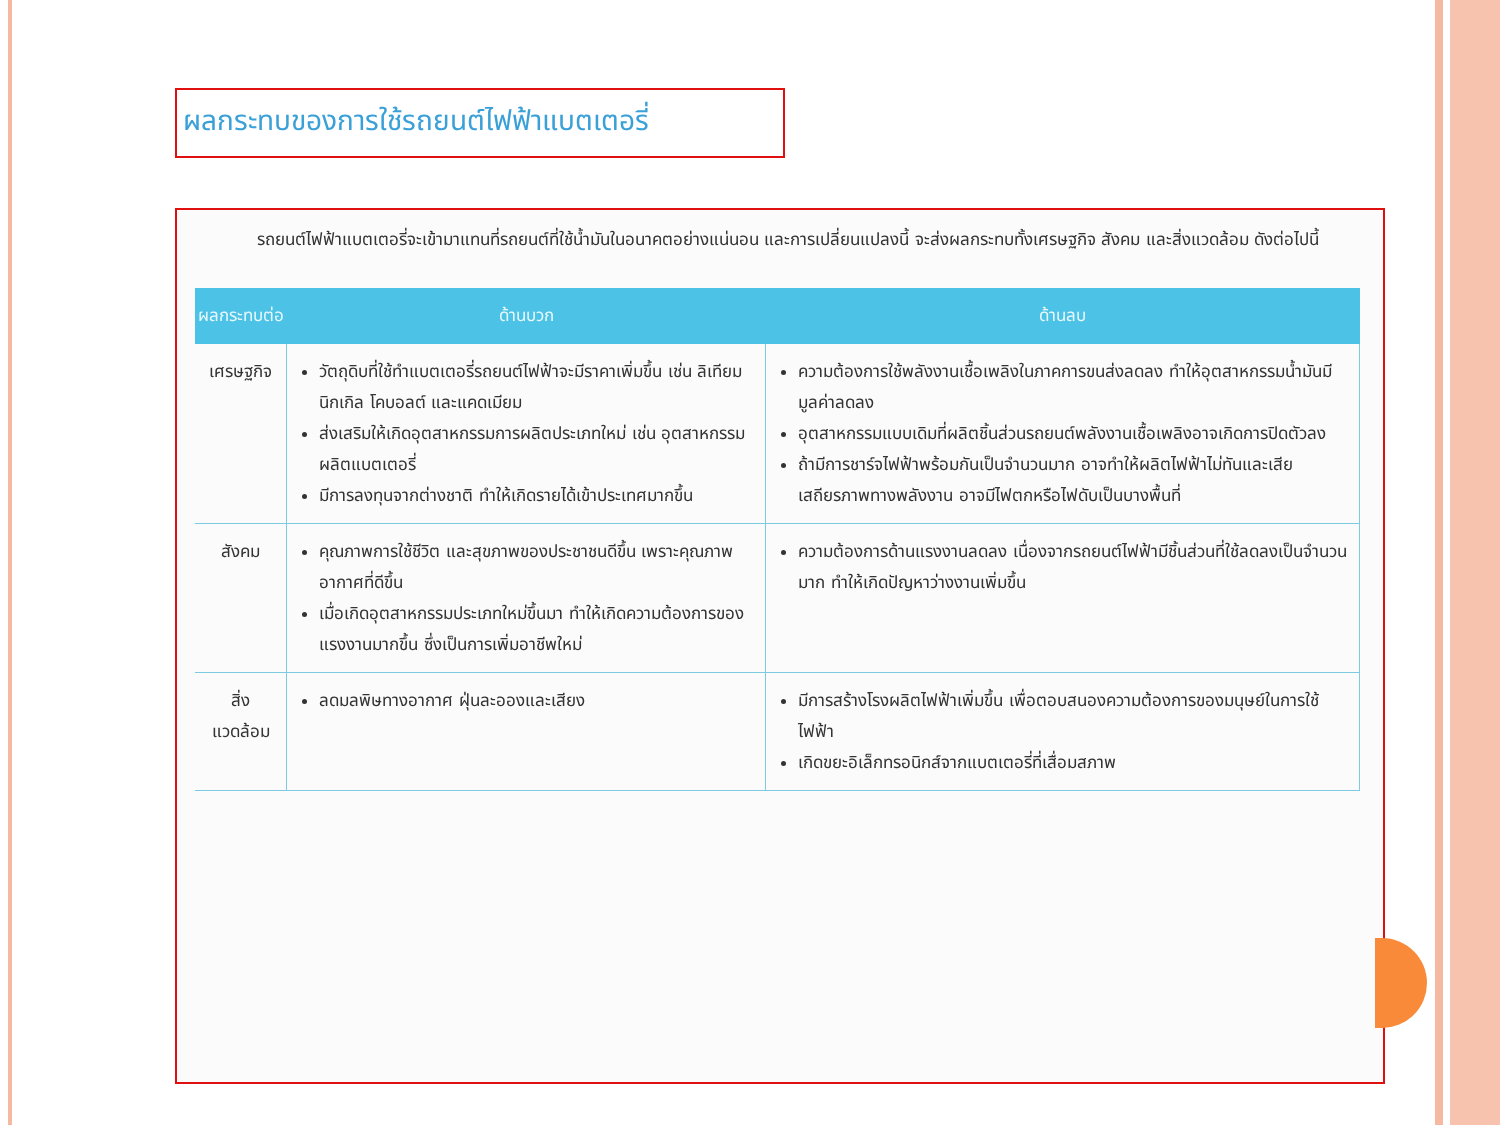ผลกระทบของการใช้รถยนต์ไฟฟ้าแบตเตอรี่
รถยนต์ไฟฟ้าแบตเตอรี่จะเข้ามาแทนที่รถยนต์ที่ใช้น้ำมันในอนาคตอย่างแน่นอน และการเปลี่ยนแปลงนี้ จะส่งผลกระทบทั้งเศรษฐกิจ สังคม และสิ่งแวดล้อม ดังต่อไปนี้
| ผลกระทบต่อ | ด้านบวก | ด้านลบ |
| --- | --- | --- |
| เศรษฐกิจ | วัตถุดิบที่ใช้ทำแบตเตอรี่รถยนต์ไฟฟ้าจะมีราคาเพิ่มขึ้น เช่น ลิเทียม นิกเกิล โคบอลต์ และแคดเมียม ส่งเสริมให้เกิดอุตสาหกรรมการผลิตประเภทใหม่ เช่น อุตสาหกรรมผลิตแบตเตอรี่ มีการลงทุนจากต่างชาติ ทำให้เกิดรายได้เข้าประเทศมากขึ้น | ความต้องการใช้พลังงานเชื้อเพลิงในภาคการขนส่งลดลง ทำให้อุตสาหกรรมน้ำมันมีมูลค่าลดลง อุตสาหกรรมแบบเดิมที่ผลิตชิ้นส่วนรถยนต์พลังงานเชื้อเพลิงอาจเกิดการปิดตัวลง ถ้ามีการชาร์จไฟฟ้าพร้อมกันเป็นจำนวนมาก อาจทำให้ผลิตไฟฟ้าไม่ทันและเสียเสถียรภาพทางพลังงาน อาจมีไฟตกหรือไฟดับเป็นบางพื้นที่ |
| สังคม | คุณภาพการใช้ชีวิต และสุขภาพของประชาชนดีขึ้น เพราะคุณภาพอากาศที่ดีขึ้น เมื่อเกิดอุตสาหกรรมประเภทใหม่ขึ้นมา ทำให้เกิดความต้องการของแรงงานมากขึ้น ซึ่งเป็นการเพิ่มอาชีพใหม่ | ความต้องการด้านแรงงานลดลง เนื่องจากรถยนต์ไฟฟ้ามีชิ้นส่วนที่ใช้ลดลงเป็นจำนวนมาก ทำให้เกิดปัญหาว่างงานเพิ่มขึ้น |
| สิ่งแวดล้อม | ลดมลพิษทางอากาศ ฝุ่นละอองและเสียง | มีการสร้างโรงผลิตไฟฟ้าเพิ่มขึ้น เพื่อตอบสนองความต้องการของมนุษย์ในการใช้ไฟฟ้า เกิดขยะอิเล็กทรอนิกส์จากแบตเตอรี่ที่เสื่อมสภาพ |